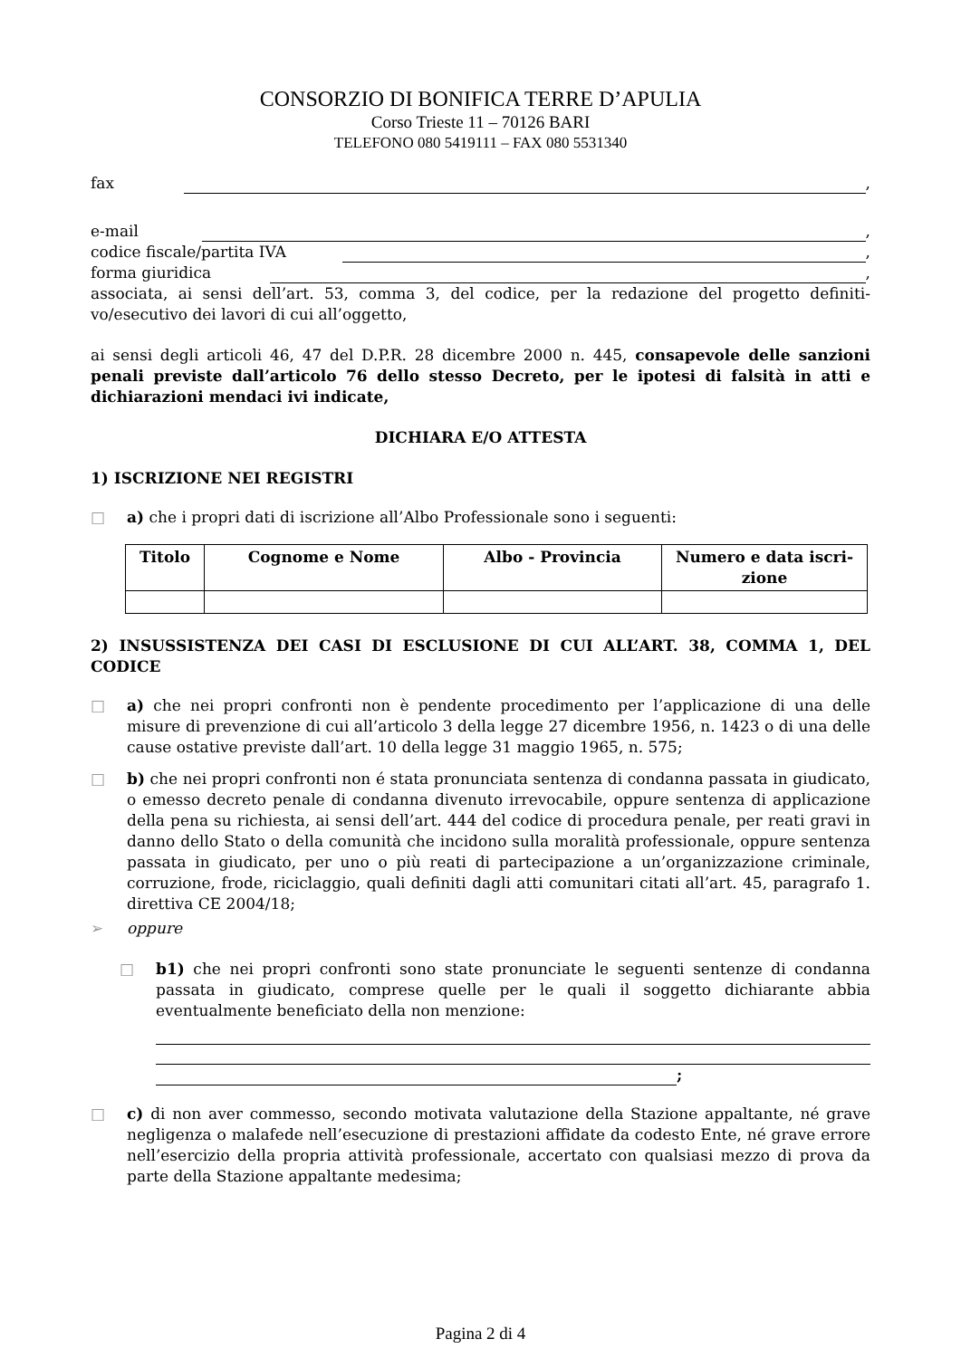CONSORZIO DI BONIFICA TERRE D’APULIA
Corso Trieste 11 – 70126 BARI
TELEFONO 080 5419111 – FAX 080 5531340
fax ,
e-mail ,
codice fiscale/partita IVA ,
forma giuridica ,
associata, ai sensi dell’art. 53, comma 3, del codice, per la redazione del progetto definiti-vo/esecutivo dei lavori di cui all’oggetto,
ai sensi degli articoli 46, 47 del D.P.R. 28 dicembre 2000 n. 445, consapevole delle sanzioni penali previste dall’articolo 76 dello stesso Decreto, per le ipotesi di falsità in atti e dichiarazioni mendaci ivi indicate,
DICHIARA E/O ATTESTA
1) ISCRIZIONE NEI REGISTRI
□ a) che i propri dati di iscrizione all’Albo Professionale sono i seguenti:
| Titolo | Cognome e Nome | Albo - Provincia | Numero e data iscri-zione |
| --- | --- | --- | --- |
2) INSUSSISTENZA DEI CASI DI ESCLUSIONE DI CUI ALL’ART. 38, COMMA 1, DEL CODICE
□ a) che nei propri confronti non è pendente procedimento per l’applicazione di una delle misure di prevenzione di cui all’articolo 3 della legge 27 dicembre 1956, n. 1423 o di una delle cause ostative previste dall’art. 10 della legge 31 maggio 1965, n. 575;
□ b) che nei propri confronti non é stata pronunciata sentenza di condanna passata in giudicato, o emesso decreto penale di condanna divenuto irrevocabile, oppure sentenza di applicazione della pena su richiesta, ai sensi dell’art. 444 del codice di procedura penale, per reati gravi in danno dello Stato o della comunità che incidono sulla moralità professionale, oppure sentenza passata in giudicato, per uno o più reati di partecipazione a un’organizzazione criminale, corruzione, frode, riciclaggio, quali definiti dagli atti comunitari citati all’art. 45, paragrafo 1. direttiva CE 2004/18;
➢ oppure
□ b1) che nei propri confronti sono state pronunciate le seguenti sentenze di condanna passata in giudicato, comprese quelle per le quali il soggetto dichiarante abbia eventualmente beneficiato della non menzione:
;
□ c) di non aver commesso, secondo motivata valutazione della Stazione appaltante, né grave negligenza o malafede nell’esecuzione di prestazioni affidate da codesto Ente, né grave errore nell’esercizio della propria attività professionale, accertato con qualsiasi mezzo di prova da parte della Stazione appaltante medesima;
Pagina 2 di 4